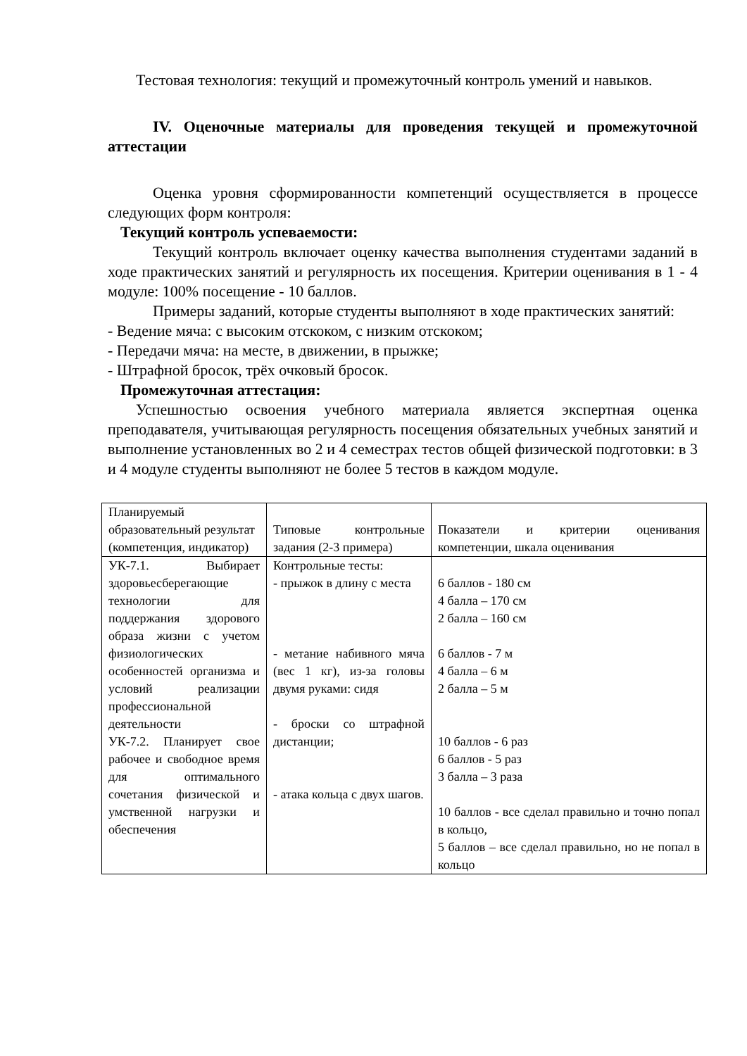Тестовая технология: текущий и промежуточный контроль умений и навыков.
IV. Оценочные материалы для проведения текущей и промежуточной аттестации
Оценка уровня сформированности компетенций осуществляется в процессе следующих форм контроля:
Текущий контроль успеваемости:
Текущий контроль включает оценку качества выполнения студентами заданий в ходе практических занятий и регулярность их посещения. Критерии оценивания в 1 - 4 модуле: 100% посещение - 10 баллов.
Примеры заданий, которые студенты выполняют в ходе практических занятий:
- Ведение мяча: с высоким отскоком, с низким отскоком;
- Передачи мяча: на месте, в движении, в прыжке;
- Штрафной бросок, трёх очковый бросок.
Промежуточная аттестация:
Успешностью освоения учебного материала является экспертная оценка преподавателя, учитывающая регулярность посещения обязательных учебных занятий и выполнение установленных во 2 и 4 семестрах тестов общей физической подготовки: в 3 и 4 модуле студенты выполняют не более 5 тестов в каждом модуле.
| Планируемый образовательный результат (компетенция, индикатор) | Типовые контрольные задания (2-3 примера) | Показатели и критерии оценивания компетенции, шкала оценивания |
| УК-7.1. Выбирает здоровьесберегающие технологии для поддержания здорового образа жизни с учетом физиологических особенностей организма и условий реализации профессиональной деятельности УК-7.2. Планирует свое рабочее и свободное время для оптимального сочетания физической и умственной нагрузки и обеспечения | Контрольные тесты: - прыжок в длину с места - метание набивного мяча (вес 1 кг), из-за головы двумя руками: сидя - броски со штрафной дистанции; - атака кольца с двух шагов. | 6 баллов - 180 см 4 балла – 170 см 2 балла – 160 см 6 баллов - 7 м 4 балла – 6 м 2 балла – 5 м 10 баллов - 6 раз 6 баллов - 5 раз 3 балла – 3 раза 10 баллов - все сделал правильно и точно попал в кольцо, 5 баллов – все сделал правильно, но не попал в кольцо |